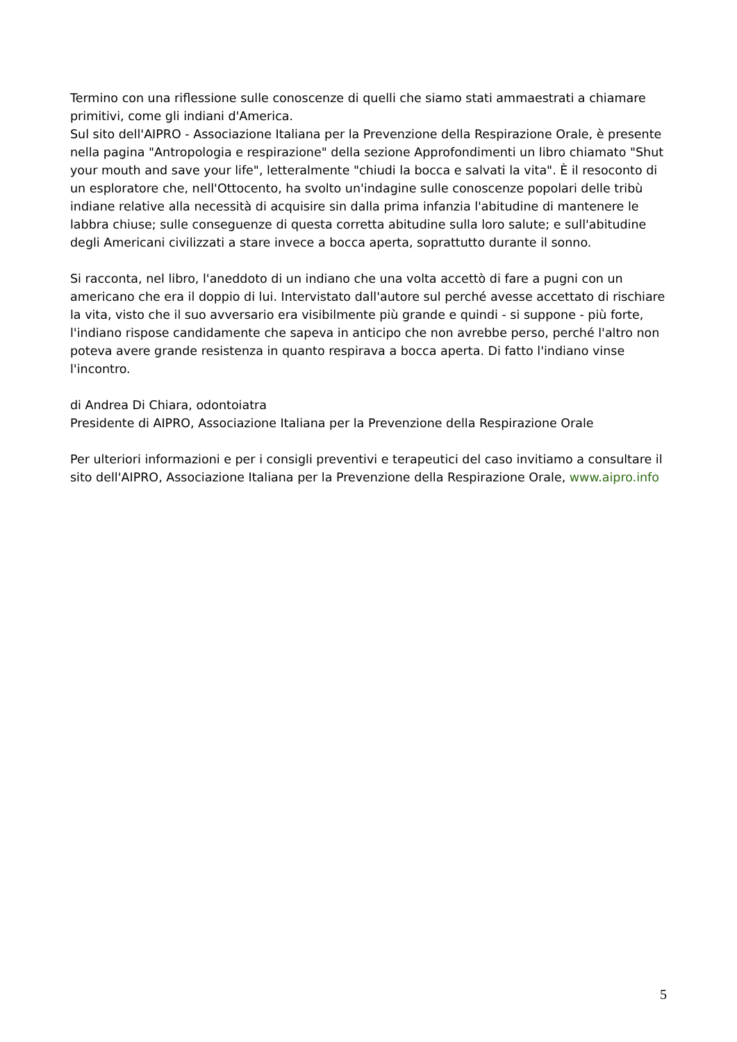Termino con una riflessione sulle conoscenze di quelli che siamo stati ammaestrati a chiamare primitivi, come gli indiani d'America.
Sul sito dell'AIPRO - Associazione Italiana per la Prevenzione della Respirazione Orale, è presente nella pagina "Antropologia e respirazione" della sezione Approfondimenti un libro chiamato "Shut your mouth and save your life", letteralmente "chiudi la bocca e salvati la vita". È il resoconto di un esploratore che, nell'Ottocento, ha svolto un'indagine sulle conoscenze popolari delle tribù indiane relative alla necessità di acquisire sin dalla prima infanzia l'abitudine di mantenere le labbra chiuse; sulle conseguenze di questa corretta abitudine sulla loro salute; e sull'abitudine degli Americani civilizzati a stare invece a bocca aperta, soprattutto durante il sonno.
Si racconta, nel libro, l'aneddoto di un indiano che una volta accettò di fare a pugni con un americano che era il doppio di lui. Intervistato dall'autore sul perché avesse accettato di rischiare la vita, visto che il suo avversario era visibilmente più grande e quindi - si suppone - più forte, l'indiano rispose candidamente che sapeva in anticipo che non avrebbe perso, perché l'altro non poteva avere grande resistenza in quanto respirava a bocca aperta. Di fatto l'indiano vinse l'incontro.
di Andrea Di Chiara, odontoiatra
Presidente di AIPRO, Associazione Italiana per la Prevenzione della Respirazione Orale
Per ulteriori informazioni e per i consigli preventivi e terapeutici del caso invitiamo a consultare il sito dell'AIPRO, Associazione Italiana per la Prevenzione della Respirazione Orale, www.aipro.info
5